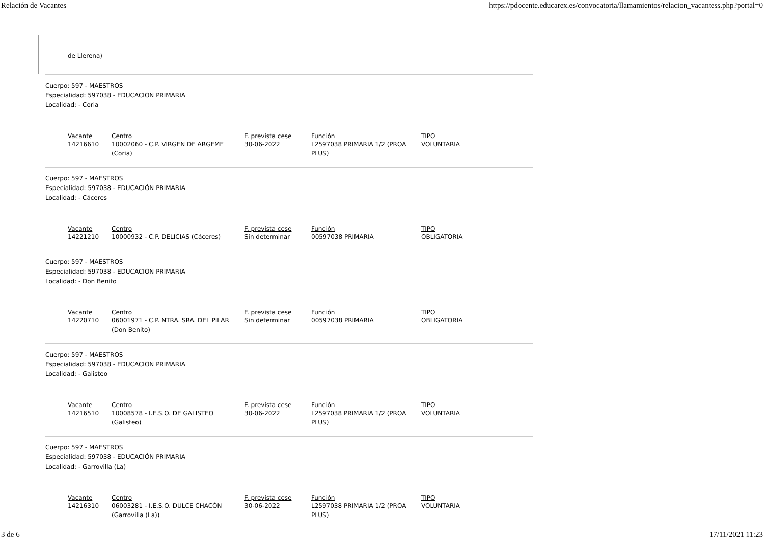Relación de Vacantes https://pdocente.educarex.es/convocatoria/llamamientos/relacion_vacantess.php?portal=0
de Llerena)
Cuerpo: 597 - MAESTROS
Especialidad: 597038 - EDUCACIÓN PRIMARIA
Localidad: - Coria
| Vacante | Centro | F. prevista cese | Función | TIPO |
| --- | --- | --- | --- | --- |
| 14216610 | 10002060 - C.P. VIRGEN DE ARGEME (Coria) | 30-06-2022 | L2597038 PRIMARIA 1/2 (PROA PLUS) | VOLUNTARIA |
Cuerpo: 597 - MAESTROS
Especialidad: 597038 - EDUCACIÓN PRIMARIA
Localidad: - Cáceres
| Vacante | Centro | F. prevista cese | Función | TIPO |
| --- | --- | --- | --- | --- |
| 14221210 | 10000932 - C.P. DELICIAS (Cáceres) | Sin determinar | 00597038 PRIMARIA | OBLIGATORIA |
Cuerpo: 597 - MAESTROS
Especialidad: 597038 - EDUCACIÓN PRIMARIA
Localidad: - Don Benito
| Vacante | Centro | F. prevista cese | Función | TIPO |
| --- | --- | --- | --- | --- |
| 14220710 | 06001971 - C.P. NTRA. SRA. DEL PILAR (Don Benito) | Sin determinar | 00597038 PRIMARIA | OBLIGATORIA |
Cuerpo: 597 - MAESTROS
Especialidad: 597038 - EDUCACIÓN PRIMARIA
Localidad: - Galisteo
| Vacante | Centro | F. prevista cese | Función | TIPO |
| --- | --- | --- | --- | --- |
| 14216510 | 10008578 - I.E.S.O. DE GALISTEO (Galisteo) | 30-06-2022 | L2597038 PRIMARIA 1/2 (PROA PLUS) | VOLUNTARIA |
Cuerpo: 597 - MAESTROS
Especialidad: 597038 - EDUCACIÓN PRIMARIA
Localidad: - Garrovilla (La)
| Vacante | Centro | F. prevista cese | Función | TIPO |
| --- | --- | --- | --- | --- |
| 14216310 | 06003281 - I.E.S.O. DULCE CHACÓN (Garrovilla (La)) | 30-06-2022 | L2597038 PRIMARIA 1/2 (PROA PLUS) | VOLUNTARIA |
3 de 6 17/11/2021 11:23